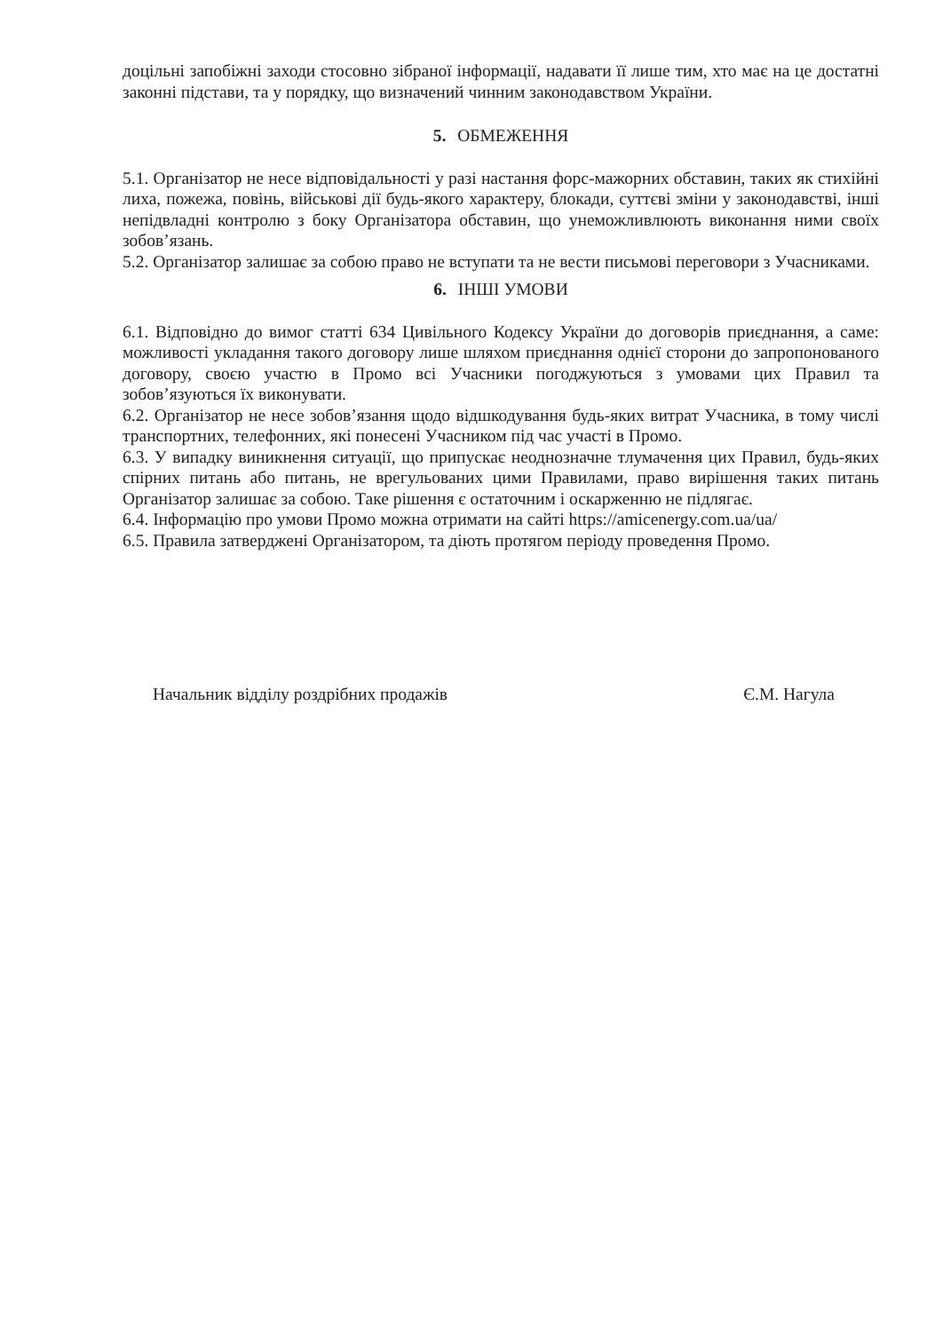доцільні запобіжні заходи стосовно зібраної інформації, надавати її лише тим, хто має на це достатні законні підстави, та у порядку, що визначений чинним законодавством України.
5. ОБМЕЖЕННЯ
5.1. Організатор не несе відповідальності у разі настання форс-мажорних обставин, таких як стихійні лиха, пожежа, повінь, військові дії будь-якого характеру, блокади, суттєві зміни у законодавстві, інші непідвладні контролю з боку Організатора обставин, що унеможливлюють виконання ними своїх зобов’язань.
5.2. Організатор залишає за собою право не вступати та не вести письмові переговори з Учасниками.
6. ІНШІ УМОВИ
6.1. Відповідно до вимог статті 634 Цивільного Кодексу України до договорів приєднання, а саме: можливості укладання такого договору лише шляхом приєднання однієї сторони до запропонованого договору, своєю участю в Промо всі Учасники погоджуються з умовами цих Правил та зобов’язуються їх виконувати.
6.2. Організатор не несе зобов’язання щодо відшкодування будь-яких витрат Учасника, в тому числі транспортних, телефонних, які понесені Учасником під час участі в Промо.
6.3. У випадку виникнення ситуації, що припускає неоднозначне тлумачення цих Правил, будь-яких спірних питань або питань, не врегульованих цими Правилами, право вирішення таких питань Організатор залишає за собою. Таке рішення є остаточним і оскарженню не підлягає.
6.4. Інформацію про умови Промо можна отримати на сайті https://amicenergy.com.ua/ua/
6.5. Правила затверджені Організатором, та діють протягом періоду проведення Промо.
Начальник відділу роздрібних продажів Є.М. Нагула